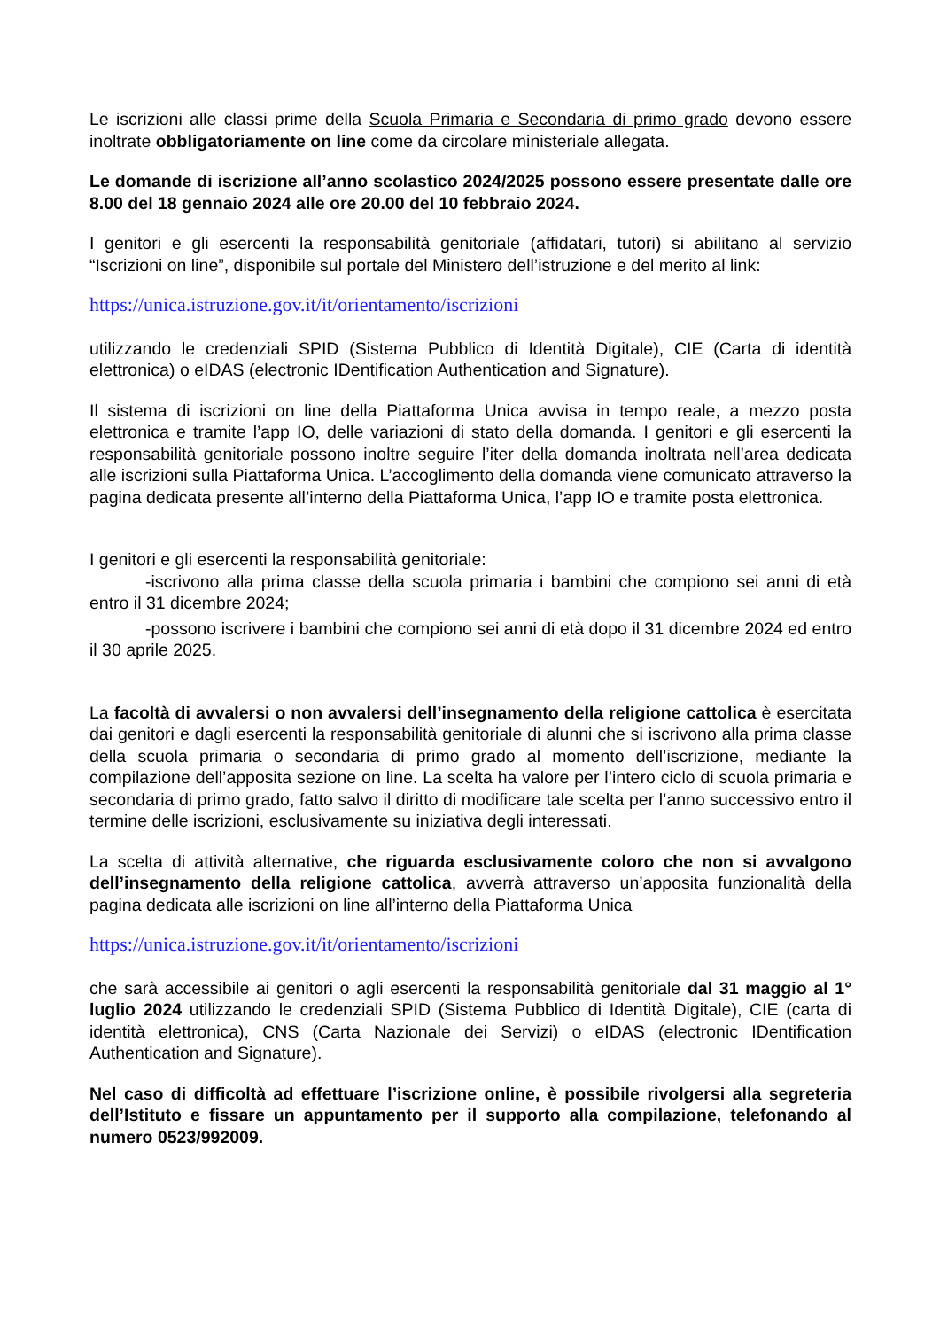Le iscrizioni alle classi prime della Scuola Primaria e Secondaria di primo grado devono essere inoltrate obbligatoriamente on line come da circolare ministeriale allegata.
Le domande di iscrizione all’anno scolastico 2024/2025 possono essere presentate dalle ore 8.00 del 18 gennaio 2024 alle ore 20.00 del 10 febbraio 2024.
I genitori e gli esercenti la responsabilità genitoriale (affidatari, tutori) si abilitano al servizio “Iscrizioni on line”, disponibile sul portale del Ministero dell’istruzione e del merito al link:
https://unica.istruzione.gov.it/it/orientamento/iscrizioni
utilizzando le credenziali SPID (Sistema Pubblico di Identità Digitale), CIE (Carta di identità elettronica) o eIDAS (electronic IDentification Authentication and Signature).
Il sistema di iscrizioni on line della Piattaforma Unica avvisa in tempo reale, a mezzo posta elettronica e tramite l’app IO, delle variazioni di stato della domanda. I genitori e gli esercenti la responsabilità genitoriale possono inoltre seguire l’iter della domanda inoltrata nell’area dedicata alle iscrizioni sulla Piattaforma Unica. L’accoglimento della domanda viene comunicato attraverso la pagina dedicata presente all’interno della Piattaforma Unica, l’app IO e tramite posta elettronica.
I genitori e gli esercenti la responsabilità genitoriale:
-iscrivono alla prima classe della scuola primaria i bambini che compiono sei anni di età entro il 31 dicembre 2024;
-possono iscrivere i bambini che compiono sei anni di età dopo il 31 dicembre 2024 ed entro il 30 aprile 2025.
La facoltà di avvalersi o non avvalersi dell’insegnamento della religione cattolica è esercitata dai genitori e dagli esercenti la responsabilità genitoriale di alunni che si iscrivono alla prima classe della scuola primaria o secondaria di primo grado al momento dell’iscrizione, mediante la compilazione dell’apposita sezione on line. La scelta ha valore per l’intero ciclo di scuola primaria e secondaria di primo grado, fatto salvo il diritto di modificare tale scelta per l’anno successivo entro il termine delle iscrizioni, esclusivamente su iniziativa degli interessati.
La scelta di attività alternative, che riguarda esclusivamente coloro che non si avvalgono dell’insegnamento della religione cattolica, avverrà attraverso un’apposita funzionalità della pagina dedicata alle iscrizioni on line all’interno della Piattaforma Unica
https://unica.istruzione.gov.it/it/orientamento/iscrizioni
che sarà accessibile ai genitori o agli esercenti la responsabilità genitoriale dal 31 maggio al 1° luglio 2024 utilizzando le credenziali SPID (Sistema Pubblico di Identità Digitale), CIE (carta di identità elettronica), CNS (Carta Nazionale dei Servizi) o eIDAS (electronic IDentification Authentication and Signature).
Nel caso di difficoltà ad effettuare l’iscrizione online, è possibile rivolgersi alla segreteria dell’Istituto e fissare un appuntamento per il supporto alla compilazione, telefonando al numero 0523/992009.